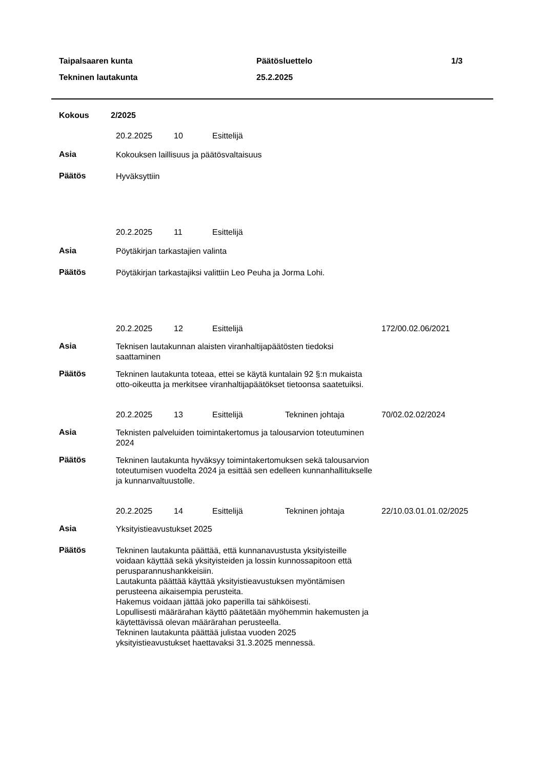Taipalsaaren kunta
Tekninen lautakunta
Päätösluettelo
25.2.2025
1/3
Kokous 2/2025
20.2.2025 10 Esittelijä
Asia
Kokouksen laillisuus ja päätösvaltaisuus
Päätös
Hyväksyttiin
20.2.2025 11 Esittelijä
Asia
Pöytäkirjan tarkastajien valinta
Päätös
Pöytäkirjan tarkastajiksi valittiin Leo Peuha ja Jorma Lohi.
20.2.2025 12 Esittelijä 172/00.02.06/2021
Asia
Teknisen lautakunnan alaisten viranhaltijapäätösten tiedoksi saattaminen
Päätös
Tekninen lautakunta toteaa, ettei se käytä kuntalain 92 §:n mukaista otto-oikeutta ja merkitsee viranhaltijapäätökset tietoonsa saatetuiksi.
20.2.2025 13 Esittelijä Tekninen johtaja 70/02.02.02/2024
Asia
Teknisten palveluiden toimintakertomus ja talousarvion toteutuminen 2024
Päätös
Tekninen lautakunta hyväksyy toimintakertomuksen sekä talousarvion toteutumisen vuodelta 2024 ja esittää sen edelleen kunnanhallitukselle ja kunnanvaltuustolle.
20.2.2025 14 Esittelijä Tekninen johtaja 22/10.03.01.01.02/2025
Asia
Yksityistieavustukset 2025
Päätös
Tekninen lautakunta päättää, että kunnanavustusta yksityisteille voidaan käyttää sekä yksityisteiden ja lossin kunnossapitoon että perusparannushankkeisiin.
Lautakunta päättää käyttää yksityistieavustuksen myöntämisen perusteena aikaisempia perusteita.
Hakemus voidaan jättää joko paperilla tai sähköisesti.
Lopullisesti määrärahan käyttö päätetään myöhemmin hakemusten ja käytettävissä olevan määrärahan perusteella.
Tekninen lautakunta päättää julistaa vuoden 2025 yksityistieavustukset haettavaksi 31.3.2025 mennessä.